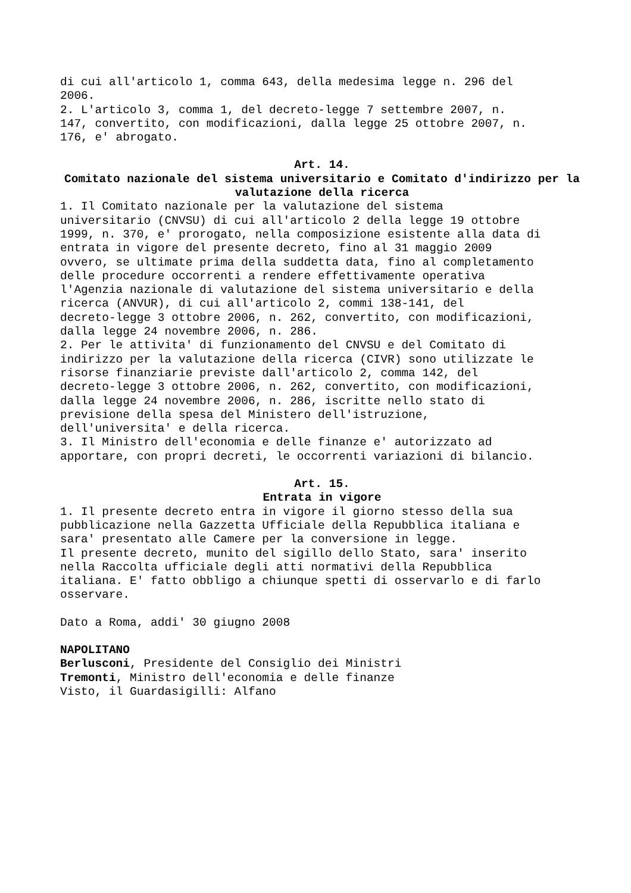di cui all'articolo 1, comma 643, della medesima legge n. 296 del 2006. 2. L'articolo 3, comma 1, del decreto-legge 7 settembre 2007, n. 147, convertito, con modificazioni, dalla legge 25 ottobre 2007, n. 176, e' abrogato.
Art. 14.
Comitato nazionale del sistema universitario e Comitato d'indirizzo per la valutazione della ricerca
1. Il Comitato nazionale per la valutazione del sistema universitario (CNVSU) di cui all'articolo 2 della legge 19 ottobre 1999, n. 370, e' prorogato, nella composizione esistente alla data di entrata in vigore del presente decreto, fino al 31 maggio 2009 ovvero, se ultimate prima della suddetta data, fino al completamento delle procedure occorrenti a rendere effettivamente operativa l'Agenzia nazionale di valutazione del sistema universitario e della ricerca (ANVUR), di cui all'articolo 2, commi 138-141, del decreto-legge 3 ottobre 2006, n. 262, convertito, con modificazioni, dalla legge 24 novembre 2006, n. 286. 2. Per le attivita' di funzionamento del CNVSU e del Comitato di indirizzo per la valutazione della ricerca (CIVR) sono utilizzate le risorse finanziarie previste dall'articolo 2, comma 142, del decreto-legge 3 ottobre 2006, n. 262, convertito, con modificazioni, dalla legge 24 novembre 2006, n. 286, iscritte nello stato di previsione della spesa del Ministero dell'istruzione, dell'universita' e della ricerca. 3. Il Ministro dell'economia e delle finanze e' autorizzato ad apportare, con propri decreti, le occorrenti variazioni di bilancio.
Art. 15.
Entrata in vigore
1. Il presente decreto entra in vigore il giorno stesso della sua pubblicazione nella Gazzetta Ufficiale della Repubblica italiana e sara' presentato alle Camere per la conversione in legge. Il presente decreto, munito del sigillo dello Stato, sara' inserito nella Raccolta ufficiale degli atti normativi della Repubblica italiana. E' fatto obbligo a chiunque spetti di osservarlo e di farlo osservare.
Dato a Roma, addi' 30 giugno 2008
NAPOLITANO Berlusconi, Presidente del Consiglio dei Ministri Tremonti, Ministro dell'economia e delle finanze Visto, il Guardasigilli: Alfano